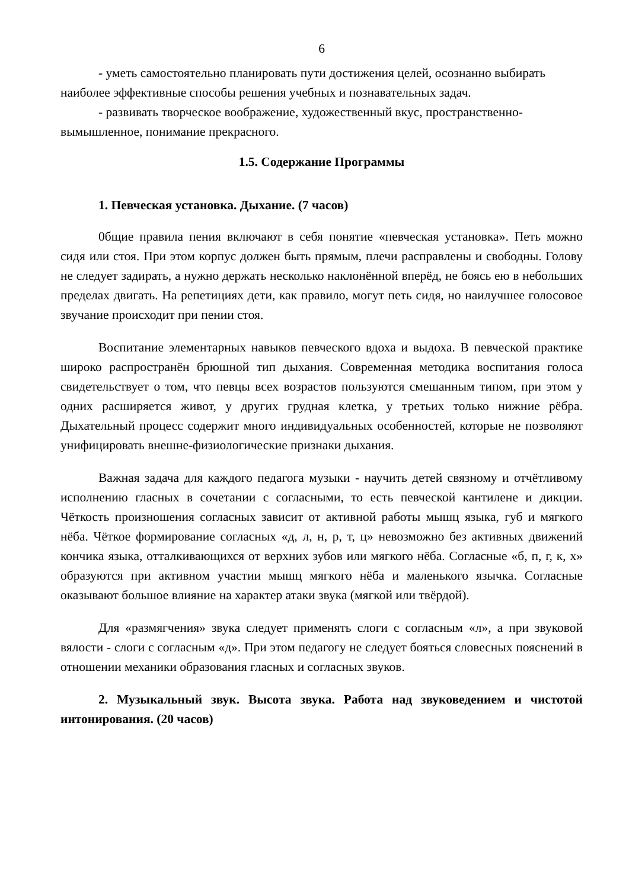6
- уметь самостоятельно планировать пути достижения целей, осознанно выбирать наиболее эффективные способы решения учебных и познавательных задач.
- развивать творческое воображение, художественный вкус, пространственно-вымышленное, понимание прекрасного.
1.5. Содержание Программы
1. Певческая установка. Дыхание. (7 часов)
0бщие правила пения включают в себя понятие «певческая установка». Петь можно сидя или стоя. При этом корпус должен быть прямым, плечи расправлены и свободны. Голову не следует задирать, а нужно держать несколько наклонённой вперёд, не боясь ею в небольших пределах двигать. На репетициях дети, как правило, могут петь сидя, но наилучшее голосовое звучание происходит при пении стоя.
Воспитание элементарных навыков певческого вдоха и выдоха. В певческой практике широко распространён брюшной тип дыхания. Современная методика воспитания голоса свидетельствует о том, что певцы всех возрастов пользуются смешанным типом, при этом у одних расширяется живот, у других грудная клетка, у третьих только нижние рёбра. Дыхательный процесс содержит много индивидуальных особенностей, которые не позволяют унифицировать внешне-физиологические признаки дыхания.
Важная задача для каждого педагога музыки - научить детей связному и отчётливому исполнению гласных в сочетании с согласными, то есть певческой кантилене и дикции. Чёткость произношения согласных зависит от активной работы мышц языка, губ и мягкого нёба. Чёткое формирование согласных «д, л, н, р, т, ц» невозможно без активных движений кончика языка, отталкивающихся от верхних зубов или мягкого нёба. Согласные «б, п, г, к, х» образуются при активном участии мышц мягкого нёба и маленького язычка. Согласные оказывают большое влияние на характер атаки звука (мягкой или твёрдой).
Для «размягчения» звука следует применять слоги с согласным «л», а при звуковой вялости - слоги с согласным «д». При этом педагогу не следует бояться словесных пояснений в отношении механики образования гласных и согласных звуков.
2. Музыкальный звук. Высота звука. Работа над звуковедением и чистотой интонирования. (20 часов)